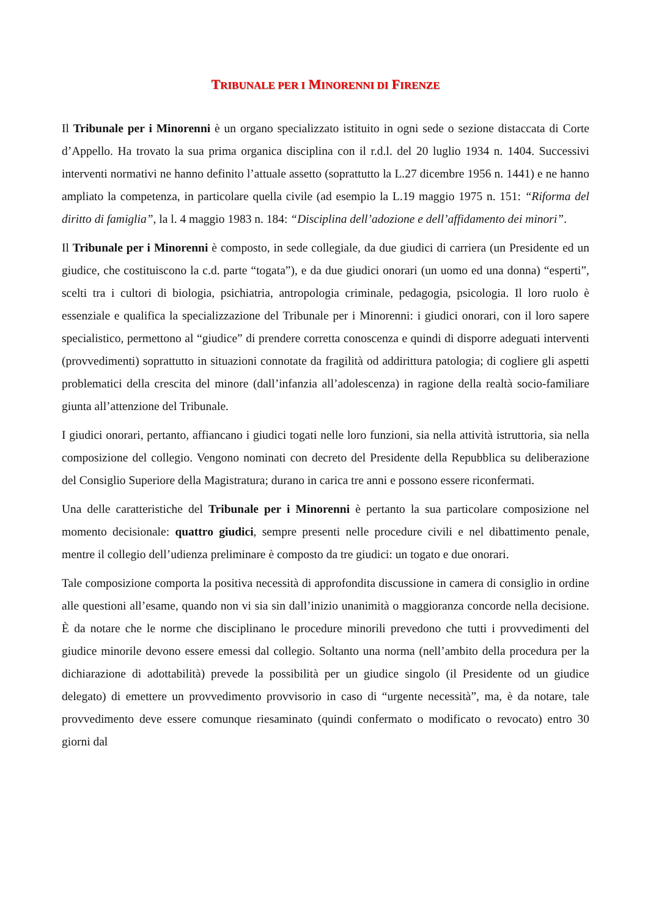TRIBUNALE PER I MINORENNI DI FIRENZE
Il Tribunale per i Minorenni è un organo specializzato istituito in ogni sede o sezione distaccata di Corte d’Appello. Ha trovato la sua prima organica disciplina con il r.d.l. del 20 luglio 1934 n. 1404. Successivi interventi normativi ne hanno definito l’attuale assetto (soprattutto la L.27 dicembre 1956 n. 1441) e ne hanno ampliato la competenza, in particolare quella civile (ad esempio la L.19 maggio 1975 n. 151: “Riforma del diritto di famiglia”, la l. 4 maggio 1983 n. 184: “Disciplina dell’adozione e dell’affidamento dei minori”.
Il Tribunale per i Minorenni è composto, in sede collegiale, da due giudici di carriera (un Presidente ed un giudice, che costituiscono la c.d. parte “togata”), e da due giudici onorari (un uomo ed una donna) “esperti”, scelti tra i cultori di biologia, psichiatria, antropologia criminale, pedagogia, psicologia. Il loro ruolo è essenziale e qualifica la specializzazione del Tribunale per i Minorenni: i giudici onorari, con il loro sapere specialistico, permettono al “giudice” di prendere corretta conoscenza e quindi di disporre adeguati interventi (provvedimenti) soprattutto in situazioni connotate da fragilità od addirittura patologia; di cogliere gli aspetti problematici della crescita del minore (dall’infanzia all’adolescenza) in ragione della realtà socio-familiare giunta all’attenzione del Tribunale.
I giudici onorari, pertanto, affiancano i giudici togati nelle loro funzioni, sia nella attività istruttoria, sia nella composizione del collegio. Vengono nominati con decreto del Presidente della Repubblica su deliberazione del Consiglio Superiore della Magistratura; durano in carica tre anni e possono essere riconfermati.
Una delle caratteristiche del Tribunale per i Minorenni è pertanto la sua particolare composizione nel momento decisionale: quattro giudici, sempre presenti nelle procedure civili e nel dibattimento penale, mentre il collegio dell’udienza preliminare è composto da tre giudici: un togato e due onorari.
Tale composizione comporta la positiva necessità di approfondita discussione in camera di consiglio in ordine alle questioni all’esame, quando non vi sia sin dall’inizio unanimità o maggioranza concorde nella decisione. È da notare che le norme che disciplinano le procedure minorili prevedono che tutti i provvedimenti del giudice minorile devono essere emessi dal collegio. Soltanto una norma (nell’ambito della procedura per la dichiarazione di adottabilità) prevede la possibilità per un giudice singolo (il Presidente od un giudice delegato) di emettere un provvedimento provvisorio in caso di “urgente necessità”, ma, è da notare, tale provvedimento deve essere comunque riesaminato (quindi confermato o modificato o revocato) entro 30 giorni dal